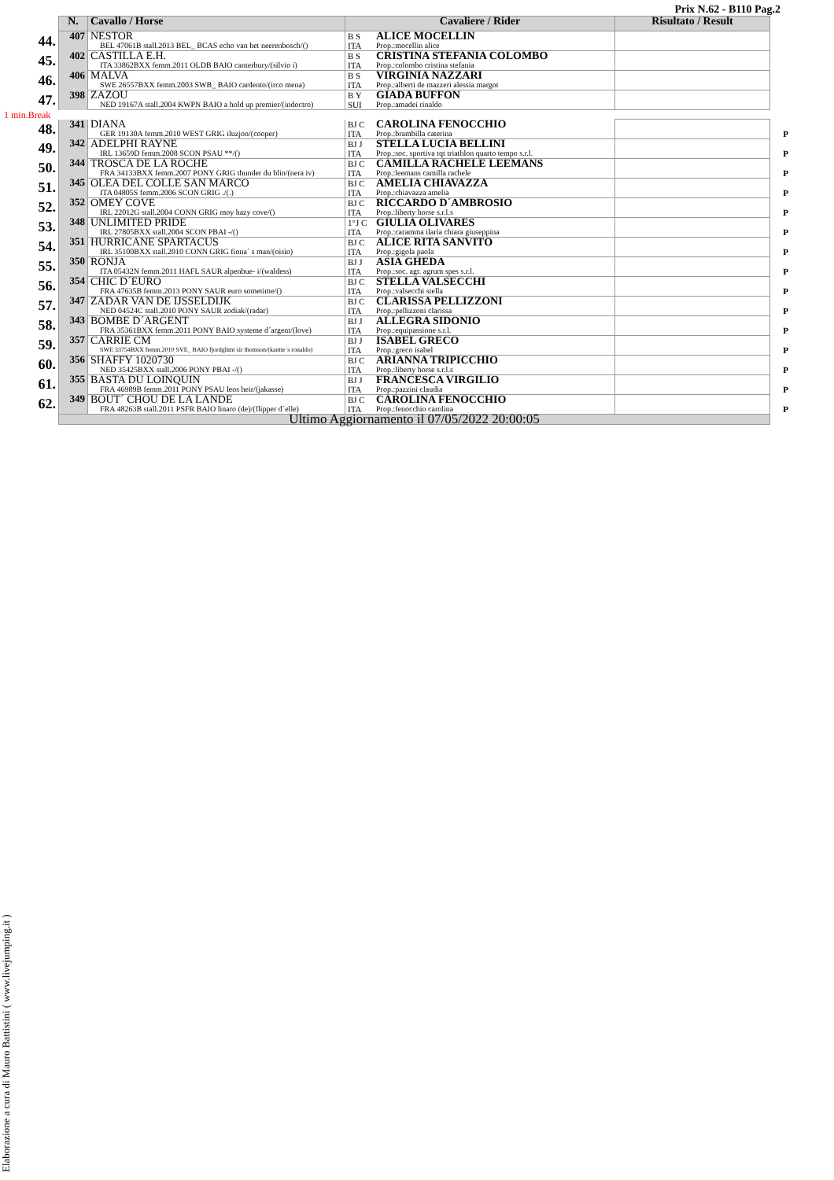Prix N.62 - B110 Pag.2
| | N. | Cavallo / Horse | Cavaliere / Rider | | Risultato / Result | |
| 44. | 407 | NESTOR BEL 47061B stall.2013 BEL_ BCAS echo van het neerenbosch/() | B S ITA | ALICE MOCELLIN Prop.:mocellin alice | | |
| 45. | 402 | CASTILLA E.H. ITA 33862BXX femm.2011 OLDB BAIO canterbury/(silvio i) | B S ITA | CRISTINA STEFANIA COLOMBO Prop.:colombo cristina stefania | | |
| 46. | 406 | MALVA SWE 26557BXX femm.2003 SWB_ BAIO cardento/(irco mena) | B S ITA | VIRGINIA NAZZARI Prop.:alberti de mazzeri alessia margot | | |
| 47. | 398 | ZAZOU NED 19167A stall.2004 KWPN BAIO a hold up premier/(indoctro) | B Y SUI | GIADA BUFFON Prop.:amadei rinaldo | | |
| 1 min.Break | | | | | | |
| 48. | 341 | DIANA GER 19130A femm.2010 WEST GRIG iluzjon/(cooper) | BJ C ITA | CAROLINA FENOCCHIO Prop.:brambilla caterina | | P |
| 49. | 342 | ADELPHI RAYNE IRL 13659D femm.2008 SCON PSAU **/() | BJ J ITA | STELLA LUCIA BELLINI Prop.:soc. sportiva tqt triathlon quarto tempo s.r.l. | | P |
| 50. | 344 | TROSCA DE LA ROCHE FRA 34133BXX femm.2007 PONY GRIG thunder du blin/(nera iv) | BJ C ITA | CAMILLA RACHELE LEEMANS Prop.:leemans camilla rachele | | P |
| 51. | 345 | OLEA DEL COLLE SAN MARCO ITA 04805S femm.2006 SCON GRIG ./(.) | BJ C ITA | AMELIA CHIAVAZZA Prop.:chiavazza amelia | | P |
| 52. | 352 | OMEY COVE IRL 22012G stall.2004 CONN GRIG moy hazy cove/() | BJ C ITA | RICCARDO D´AMBROSIO Prop.:liberty horse s.r.l.s | | P |
| 53. | 348 | UNLIMITED PRIDE IRL 27805BXX stall.2004 SCON PBAI -/() | 1°J C ITA | GIULIA OLIVARES Prop.:caramma ilaria chiara giuseppina | | P |
| 54. | 351 | HURRICANE SPARTACUS IRL 35100BXX stall.2010 CONN GRIG fiona´ s man/(oisin) | BJ C ITA | ALICE RITA SANVITO Prop.:gigola paola | | P |
| 55. | 350 | RONJA ITA 05432N femm.2011 HAFL SAUR alpenbue- i/(waldess) | BJ J ITA | ASIA GHEDA Prop.:soc. agr. agrum spes s.r.l. | | P |
| 56. | 354 | CHIC D´EURO FRA 47635B femm.2013 PONY SAUR euro sometime/() | BJ C ITA | STELLA VALSECCHI Prop.:valsecchi stella | | P |
| 57. | 347 | ZADAR VAN DE IJSSELDIJK NED 04524C stall.2010 PONY SAUR zodiak/(radar) | BJ C ITA | CLARISSA PELLIZZONI Prop.:pellizzoni clarissa | | P |
| 58. | 343 | BOMBE D´ARGENT FRA 35361BXX femm.2011 PONY BAIO systeme d´argent/(love) | BJ J ITA | ALLEGRA SIDONIO Prop.:equipassione s.r.l. | | P |
| 59. | 357 | CARRIE CM SWE 33754BXX femm.2010 SVE_ BAIO fjordglimt sir thomson/(kantie´s ronaldo) | BJ J ITA | ISABEL GRECO Prop.:greco isabel | | P |
| 60. | 356 | SHAFFY 1020730 NED 35425BXX stall.2006 PONY PBAI -/() | BJ C ITA | ARIANNA TRIPICCHIO Prop.:liberty horse s.r.l.s | | P |
| 61. | 355 | BASTA DU LOINQUIN FRA 46989B femm.2011 PONY PSAU leos heir/(jakasse) | BJ J ITA | FRANCESCA VIRGILIO Prop.:pazzini claudia | | P |
| 62. | 349 | BOUT´ CHOU DE LA LANDE FRA 48263B stall.2011 PSFR BAIO linaro (de)/(flipper d´elle) | BJ C ITA | CAROLINA FENOCCHIO Prop.:fenocchio carolina | | P |
| | Ultimo Aggiornamento il 07/05/2022 20:00:05 | | | | | |
Elaborazione a cura di Mauro Battistini ( www.livejumping.it )